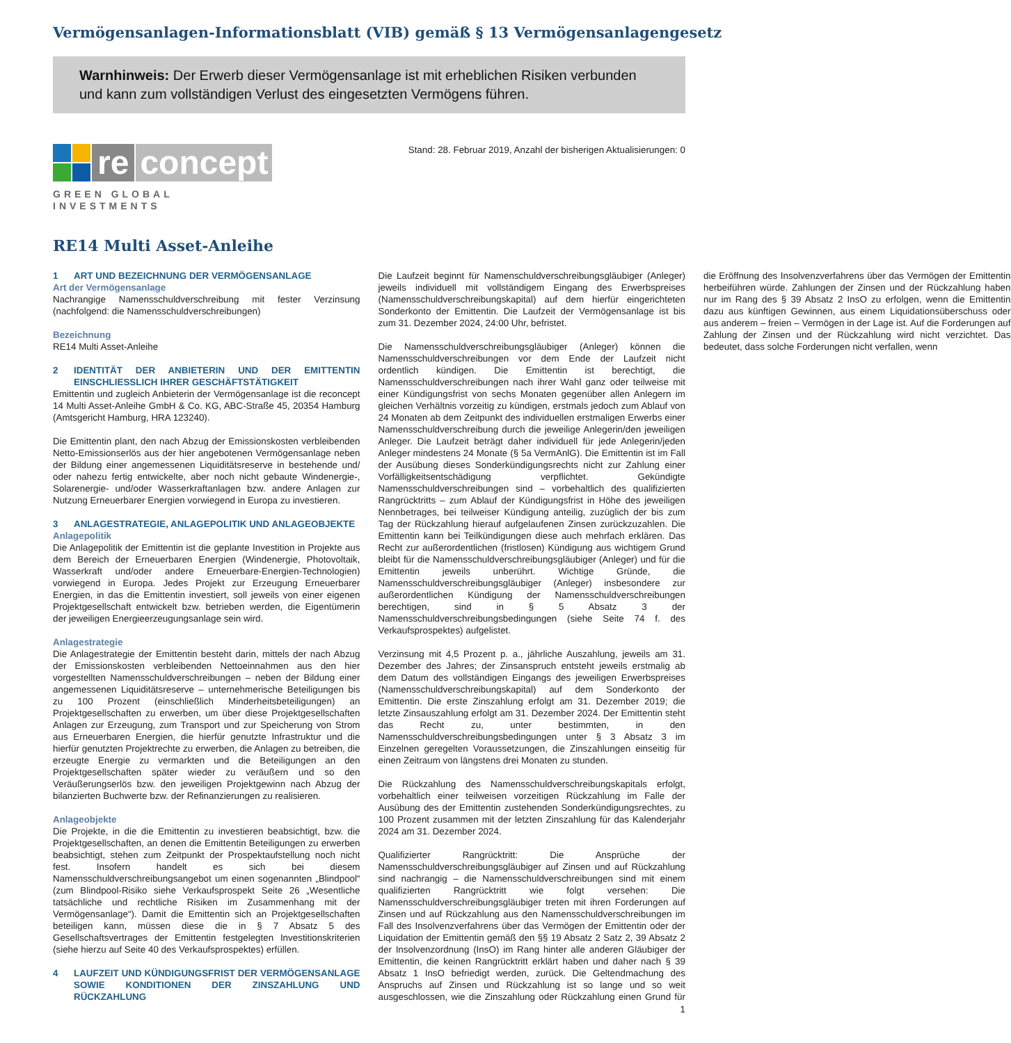Vermögensanlagen-Informationsblatt (VIB) gemäß § 13 Vermögensanlagengesetz
Warnhinweis: Der Erwerb dieser Vermögensanlage ist mit erheblichen Risiken verbunden und kann zum vollständigen Verlust des eingesetzten Vermögens führen.
re concept
GREEN GLOBAL INVESTMENTS
Stand: 28. Februar 2019, Anzahl der bisherigen Aktualisierungen: 0
RE14 Multi Asset-Anleihe
1 ART UND BEZEICHNUNG DER VERMÖGENSANLAGE
Art der Vermögensanlage
Nachrangige Namensschuldverschreibung mit fester Verzinsung (nachfolgend: die Namensschuldverschreibungen)
Bezeichnung
RE14 Multi Asset-Anleihe
2 IDENTITÄT DER ANBIETERIN UND DER EMITTENTIN EINSCHLIESSLICH IHRER GESCHÄFTSTÄTIGKEIT
Emittentin und zugleich Anbieterin der Vermögensanlage ist die reconcept 14 Multi Asset-Anleihe GmbH & Co. KG, ABC-Straße 45, 20354 Hamburg (Amtsgericht Hamburg, HRA 123240).
Die Emittentin plant, den nach Abzug der Emissionskosten verbleibenden Netto-Emissionserlös aus der hier angebotenen Vermögensanlage neben der Bildung einer angemessenen Liquiditätsreserve in bestehende und/ oder nahezu fertig entwickelte, aber noch nicht gebaute Windenergie-, Solarenergie- und/oder Wasserkraftanlagen bzw. andere Anlagen zur Nutzung Erneuerbarer Energien vorwiegend in Europa zu investieren.
3 ANLAGESTRATEGIE, ANLAGEPOLITIK UND ANLAGEOBJEKTE
Anlagepolitik
Die Anlagepolitik der Emittentin ist die geplante Investition in Projekte aus dem Bereich der Erneuerbaren Energien (Windenergie, Photovoltaik, Wasserkraft und/oder andere Erneuerbare-Energien-Technologien) vorwiegend in Europa. Jedes Projekt zur Erzeugung Erneuerbarer Energien, in das die Emittentin investiert, soll jeweils von einer eigenen Projektgesellschaft entwickelt bzw. betrieben werden, die Eigentümerin der jeweiligen Energieerzeugungsanlage sein wird.
Anlagestrategie
Die Anlagestrategie der Emittentin besteht darin, mittels der nach Abzug der Emissionskosten verbleibenden Nettoeinnahmen aus den hier vorgestellten Namensschuldverschreibungen – neben der Bildung einer angemessenen Liquiditätsreserve – unternehmerische Beteiligungen bis zu 100 Prozent (einschließlich Minderheitsbeteiligungen) an Projektgesellschaften zu erwerben, um über diese Projektgesellschaften Anlagen zur Erzeugung, zum Transport und zur Speicherung von Strom aus Erneuerbaren Energien, die hierfür genutzte Infrastruktur und die hierfür genutzten Projektrechte zu erwerben, die Anlagen zu betreiben, die erzeugte Energie zu vermarkten und die Beteiligungen an den Projektgesellschaften später wieder zu veräußern und so den Veräußerungserlös bzw. den jeweiligen Projektgewinn nach Abzug der bilanzierten Buchwerte bzw. der Refinanzierungen zu realisieren.
Anlageobjekte
Die Projekte, in die die Emittentin zu investieren beabsichtigt, bzw. die Projektgesellschaften, an denen die Emittentin Beteiligungen zu erwerben beabsichtigt, stehen zum Zeitpunkt der Prospektaufstellung noch nicht fest. Insofern handelt es sich bei diesem Namensschuldverschreibungsangebot um einen sogenannten „Blindpool“ (zum Blindpool-Risiko siehe Verkaufsprospekt Seite 26 „Wesentliche tatsächliche und rechtliche Risiken im Zusammenhang mit der Vermögensanlage“). Damit die Emittentin sich an Projektgesellschaften beteiligen kann, müssen diese die in § 7 Absatz 5 des Gesellschaftsvertrages der Emittentin festgelegten Investitionskriterien (siehe hierzu auf Seite 40 des Verkaufsprospektes) erfüllen.
4 LAUFZEIT UND KÜNDIGUNGSFRIST DER VERMÖGENSANLAGE SOWIE KONDITIONEN DER ZINSZAHLUNG UND RÜCKZAHLUNG
Die Laufzeit beginnt für Namenschuldverschreibungsgläubiger (Anleger) jeweils individuell mit vollständigem Eingang des Erwerbspreises (Namensschuldverschreibungskapital) auf dem hierfür eingerichteten Sonderkonto der Emittentin. Die Laufzeit der Vermögensanlage ist bis zum 31. Dezember 2024, 24:00 Uhr, befristet.
Die Namensschuldverschreibungsgläubiger (Anleger) können die Namensschuldverschreibungen vor dem Ende der Laufzeit nicht ordentlich kündigen. Die Emittentin ist berechtigt, die Namensschuldverschreibungen nach ihrer Wahl ganz oder teilweise mit einer Kündigungsfrist von sechs Monaten gegenüber allen Anlegern im gleichen Verhältnis vorzeitig zu kündigen, erstmals jedoch zum Ablauf von 24 Monaten ab dem Zeitpunkt des individuellen erstmaligen Erwerbs einer Namensschuldverschreibung durch die jeweilige Anlegerin/den jeweiligen Anleger. Die Laufzeit beträgt daher individuell für jede Anlegerin/jeden Anleger mindestens 24 Monate (§ 5a VermAnlG). Die Emittentin ist im Fall der Ausübung dieses Sonderkündigungsrechts nicht zur Zahlung einer Vorfälligkeitsentschädigung verpflichtet. Gekündigte Namensschuldverschreibungen sind – vorbehaltlich des qualifizierten Rangrücktritts – zum Ablauf der Kündigungsfrist in Höhe des jeweiligen Nennbetrages, bei teilweiser Kündigung anteilig, zuzüglich der bis zum Tag der Rückzahlung hierauf aufgelaufenen Zinsen zurückzuzahlen. Die Emittentin kann bei Teilkündigungen diese auch mehrfach erklären. Das Recht zur außerordentlichen (fristlosen) Kündigung aus wichtigem Grund bleibt für die Namensschuldverschreibungsgläubiger (Anleger) und für die Emittentin jeweils unberührt. Wichtige Gründe, die Namensschuldverschreibungsgläubiger (Anleger) insbesondere zur außerordentlichen Kündigung der Namensschuldverschreibungen berechtigen, sind in § 5 Absatz 3 der Namensschuldverschreibungsbedingungen (siehe Seite 74 f. des Verkaufsprospektes) aufgelistet.
Verzinsung mit 4,5 Prozent p. a., jährliche Auszahlung, jeweils am 31. Dezember des Jahres; der Zinsanspruch entsteht jeweils erstmalig ab dem Datum des vollständigen Eingangs des jeweiligen Erwerbspreises (Namensschuldverschreibungskapital) auf dem Sonderkonto der Emittentin. Die erste Zinszahlung erfolgt am 31. Dezember 2019; die letzte Zinsauszahlung erfolgt am 31. Dezember 2024. Der Emittentin steht das Recht zu, unter bestimmten, in den Namensschuldverschreibungsbedingungen unter § 3 Absatz 3 im Einzelnen geregelten Voraussetzungen, die Zinszahlungen einseitig für einen Zeitraum von längstens drei Monaten zu stunden.
Die Rückzahlung des Namensschuldverschreibungskapitals erfolgt, vorbehaltlich einer teilweisen vorzeitigen Rückzahlung im Falle der Ausübung des der Emittentin zustehenden Sonderkündigungsrechtes, zu 100 Prozent zusammen mit der letzten Zinszahlung für das Kalenderjahr 2024 am 31. Dezember 2024.
Qualifizierter Rangrücktritt: Die Ansprüche der Namensschuldverschreibungsgläubiger auf Zinsen und auf Rückzahlung sind nachrangig – die Namensschuldverschreibungen sind mit einem qualifizierten Rangrücktritt wie folgt versehen: Die Namensschuldverschreibungsgläubiger treten mit ihren Forderungen auf Zinsen und auf Rückzahlung aus den Namensschuldverschreibungen im Fall des Insolvenzverfahrens über das Vermögen der Emittentin oder der Liquidation der Emittentin gemäß den §§ 19 Absatz 2 Satz 2, 39 Absatz 2 der Insolvenzordnung (InsO) im Rang hinter alle anderen Gläubiger der Emittentin, die keinen Rangrücktritt erklärt haben und daher nach § 39 Absatz 1 InsO befriedigt werden, zurück. Die Geltendmachung des Anspruchs auf Zinsen und Rückzahlung ist so lange und so weit ausgeschlossen, wie die Zinszahlung oder Rückzahlung einen Grund für die Eröffnung des Insolvenzverfahrens über das Vermögen der Emittentin herbeiführen würde. Zahlungen der Zinsen und der Rückzahlung haben nur im Rang des § 39 Absatz 2 InsO zu erfolgen, wenn die Emittentin dazu aus künftigen Gewinnen, aus einem Liquidationsüberschuss oder aus anderem – freien – Vermögen in der Lage ist. Auf die Forderungen auf Zahlung der Zinsen und der Rückzahlung wird nicht verzichtet. Das bedeutet, dass solche Forderungen nicht verfallen, wenn
1